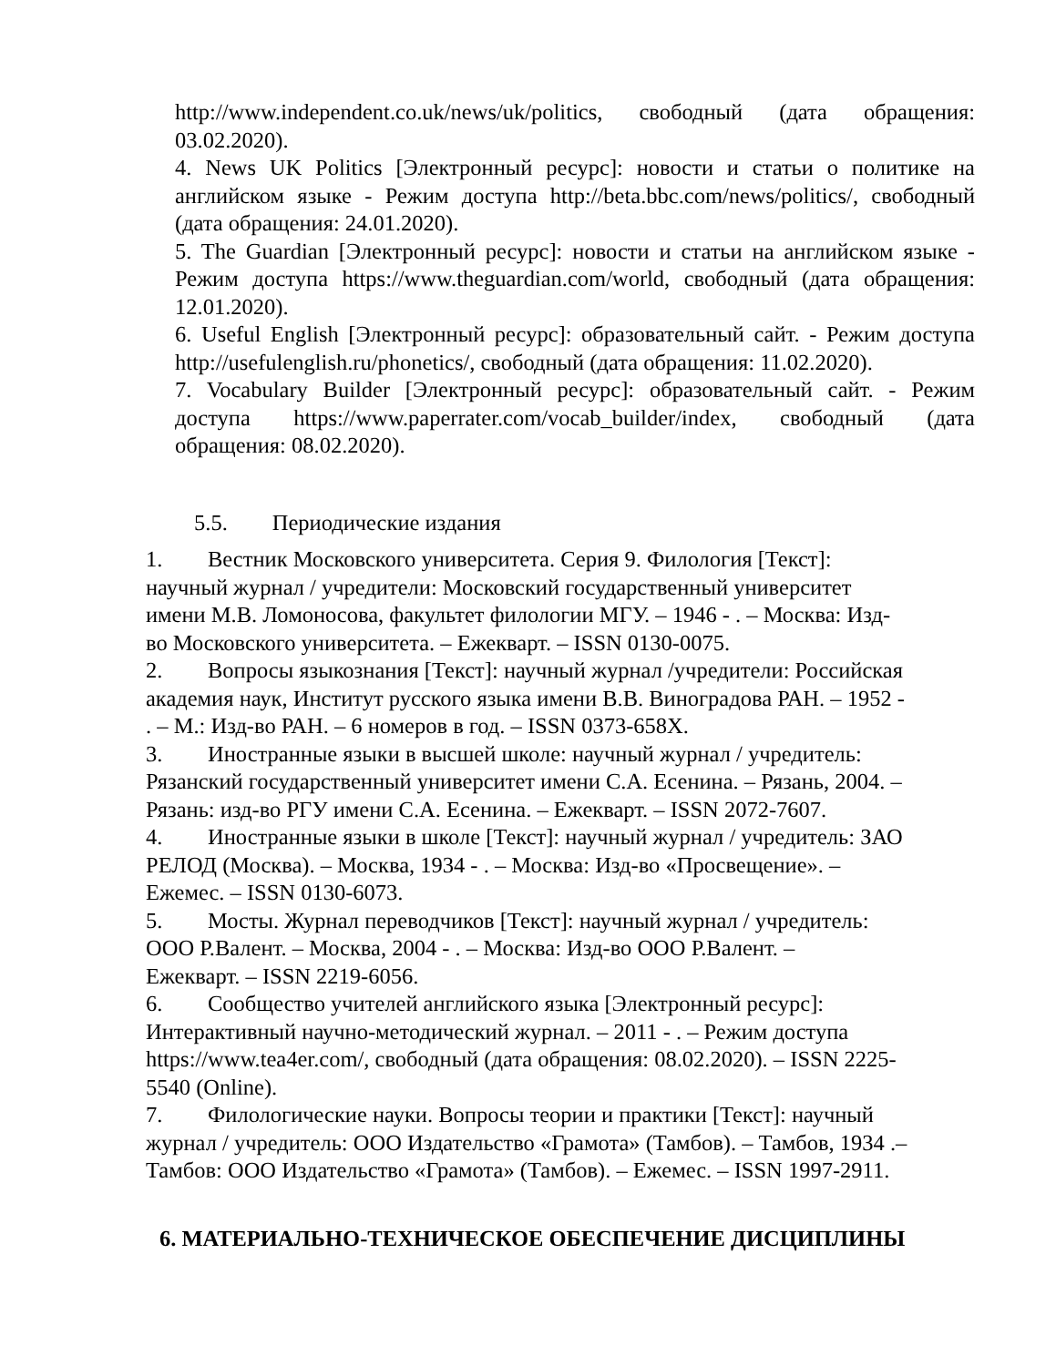http://www.independent.co.uk/news/uk/politics, свободный (дата обращения: 03.02.2020).
4. News UK Politics [Электронный ресурс]: новости и статьи о политике на английском языке - Режим доступа http://beta.bbc.com/news/politics/, свободный (дата обращения: 24.01.2020).
5. The Guardian [Электронный ресурс]: новости и статьи на английском языке - Режим доступа https://www.theguardian.com/world, свободный (дата обращения: 12.01.2020).
6. Useful English [Электронный ресурс]: образовательный сайт. - Режим доступа http://usefulenglish.ru/phonetics/, свободный (дата обращения: 11.02.2020).
7. Vocabulary Builder [Электронный ресурс]: образовательный сайт. - Режим доступа https://www.paperrater.com/vocab_builder/index, свободный (дата обращения: 08.02.2020).
5.5. Периодические издания
1. Вестник Московского университета. Серия 9. Филология [Текст]:
научный журнал / учредители: Московский государственный университет
имени М.В. Ломоносова, факультет филологии МГУ. – 1946 - . – Москва: Изд-
во Московского университета. – Ежекварт. – ISSN 0130-0075.
2. Вопросы языкознания [Текст]: научный журнал /учредители: Российская
академия наук, Институт русского языка имени В.В. Виноградова РАН. – 1952 -
. – М.: Изд-во РАН. – 6 номеров в год. – ISSN 0373-658X.
3. Иностранные языки в высшей школе: научный журнал / учредитель:
Рязанский государственный университет имени С.А. Есенина. – Рязань, 2004. –
Рязань: изд-во РГУ имени С.А. Есенина. – Ежекварт. – ISSN 2072-7607.
4. Иностранные языки в школе [Текст]: научный журнал / учредитель: ЗАО
РЕЛОД (Москва). – Москва, 1934 - . – Москва: Изд-во «Просвещение». –
Ежемес. – ISSN 0130-6073.
5. Мосты. Журнал переводчиков [Текст]: научный журнал / учредитель:
ООО Р.Валент. – Москва, 2004 - . – Москва: Изд-во ООО Р.Валент. –
Ежекварт. – ISSN 2219-6056.
6. Сообщество учителей английского языка [Электронный ресурс]:
Интерактивный научно-методический журнал. – 2011 - . – Режим доступа
https://www.tea4er.com/, свободный (дата обращения: 08.02.2020). – ISSN 2225-
5540 (Online).
7. Филологические науки. Вопросы теории и практики [Текст]: научный
журнал / учредитель: ООО Издательство «Грамота» (Тамбов). – Тамбов, 1934 .–
Тамбов: ООО Издательство «Грамота» (Тамбов). – Ежемес. – ISSN 1997-2911.
6. МАТЕРИАЛЬНО-ТЕХНИЧЕСКОЕ ОБЕСПЕЧЕНИЕ ДИСЦИПЛИНЫ